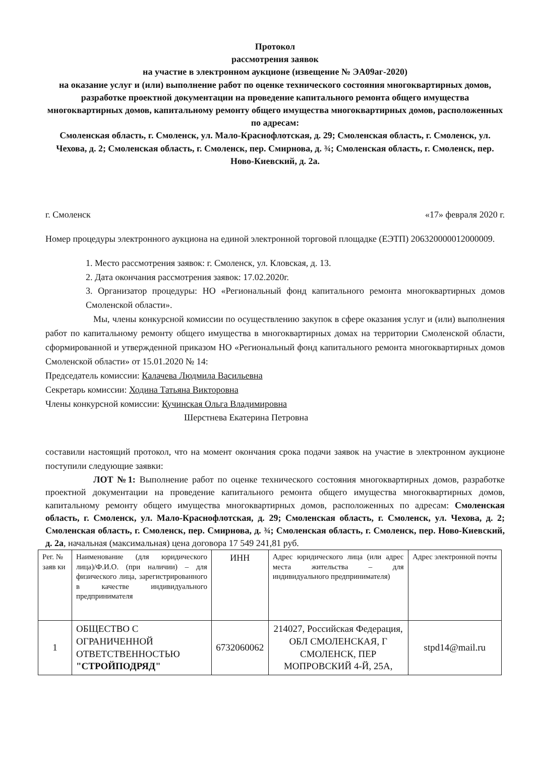Протокол
рассмотрения заявок
на участие в электронном аукционе (извещение № ЭА09аг-2020)
на оказание услуг и (или) выполнение работ по оценке технического состояния многоквартирных домов, разработке проектной документации на проведение капитального ремонта общего имущества многоквартирных домов, капитальному ремонту общего имущества многоквартирных домов, расположенных по адресам:
Смоленская область, г. Смоленск, ул. Мало-Краснофлотская, д. 29; Смоленская область, г. Смоленск, ул. Чехова, д. 2; Смоленская область, г. Смоленск, пер. Смирнова, д. ¾; Смоленская область, г. Смоленск, пер. Ново-Киевский, д. 2а.
г. Смоленск «17» февраля 2020 г.
Номер процедуры электронного аукциона на единой электронной торговой площадке (ЕЭТП) 206320000012000009.
1. Место рассмотрения заявок: г. Смоленск, ул. Кловская, д. 13.
2. Дата окончания рассмотрения заявок: 17.02.2020г.
3. Организатор процедуры: НО «Региональный фонд капитального ремонта многоквартирных домов Смоленской области».
Мы, члены конкурсной комиссии по осуществлению закупок в сфере оказания услуг и (или) выполнения работ по капитальному ремонту общего имущества в многоквартирных домах на территории Смоленской области, сформированной и утвержденной приказом НО «Региональный фонд капитального ремонта многоквартирных домов Смоленской области» от 15.01.2020 № 14:
Председатель комиссии: Калачева Людмила Васильевна
Секретарь комиссии: Ходина Татьяна Викторовна
Члены конкурсной комиссии: Кучинская Ольга Владимировна
Шерстнева Екатерина Петровна
составили настоящий протокол, что на момент окончания срока подачи заявок на участие в электронном аукционе поступили следующие заявки:
ЛОТ №1: Выполнение работ по оценке технического состояния многоквартирных домов, разработке проектной документации на проведение капитального ремонта общего имущества многоквартирных домов, капитальному ремонту общего имущества многоквартирных домов, расположенных по адресам: Смоленская область, г. Смоленск, ул. Мало-Краснофлотская, д. 29; Смоленская область, г. Смоленск, ул. Чехова, д. 2; Смоленская область, г. Смоленск, пер. Смирнова, д. ¾; Смоленская область, г. Смоленск, пер. Ново-Киевский, д. 2а, начальная (максимальная) цена договора 17 549 241,81 руб.
| Рег. № заяв ки | Наименование (для юридического лица)/Ф.И.О. (при наличии) – для физического лица, зарегистрированного в качестве индивидуального предпринимателя | ИНН | Адрес юридического лица (или адрес места жительства – для индивидуального предпринимателя) | Адрес электронной почты |
| 1 | ОБЩЕСТВО С ОГРАНИЧЕННОЙ ОТВЕТСТВЕННОСТЬЮ "СТРОЙПОДРЯД" | 6732060062 | 214027, Российская Федерация, ОБЛ СМОЛЕНСКАЯ, Г СМОЛЕНСК, ПЕР МОПРОВСКИЙ 4-Й, 25А, | stpd14@mail.ru |